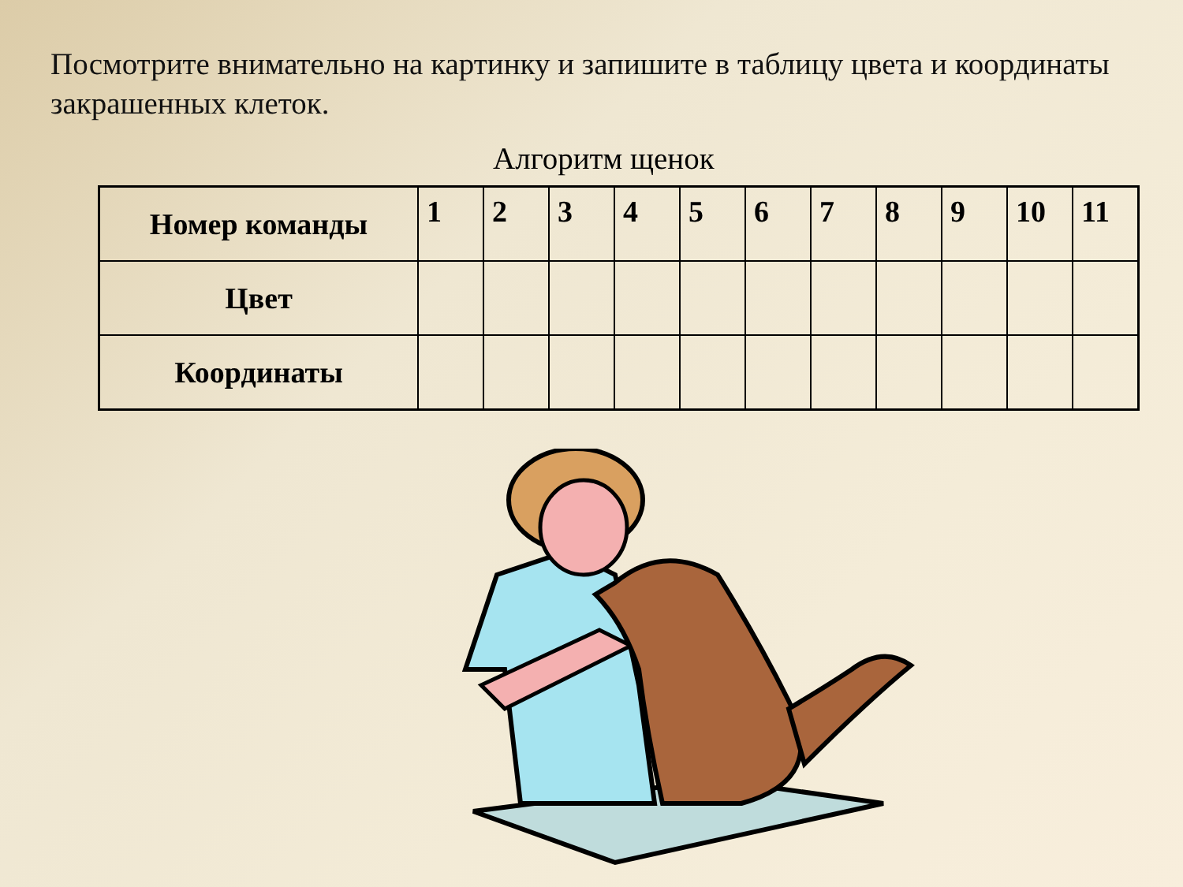Посмотрите внимательно на картинку и запишите в таблицу цвета и координаты закрашенных клеток.
Алгоритм щенок
| Номер команды | 1 | 2 | 3 | 4 | 5 | 6 | 7 | 8 | 9 | 10 | 11 |
| Цвет | | | | | | | | | | | |
| Координаты | | | | | | | | | | | |